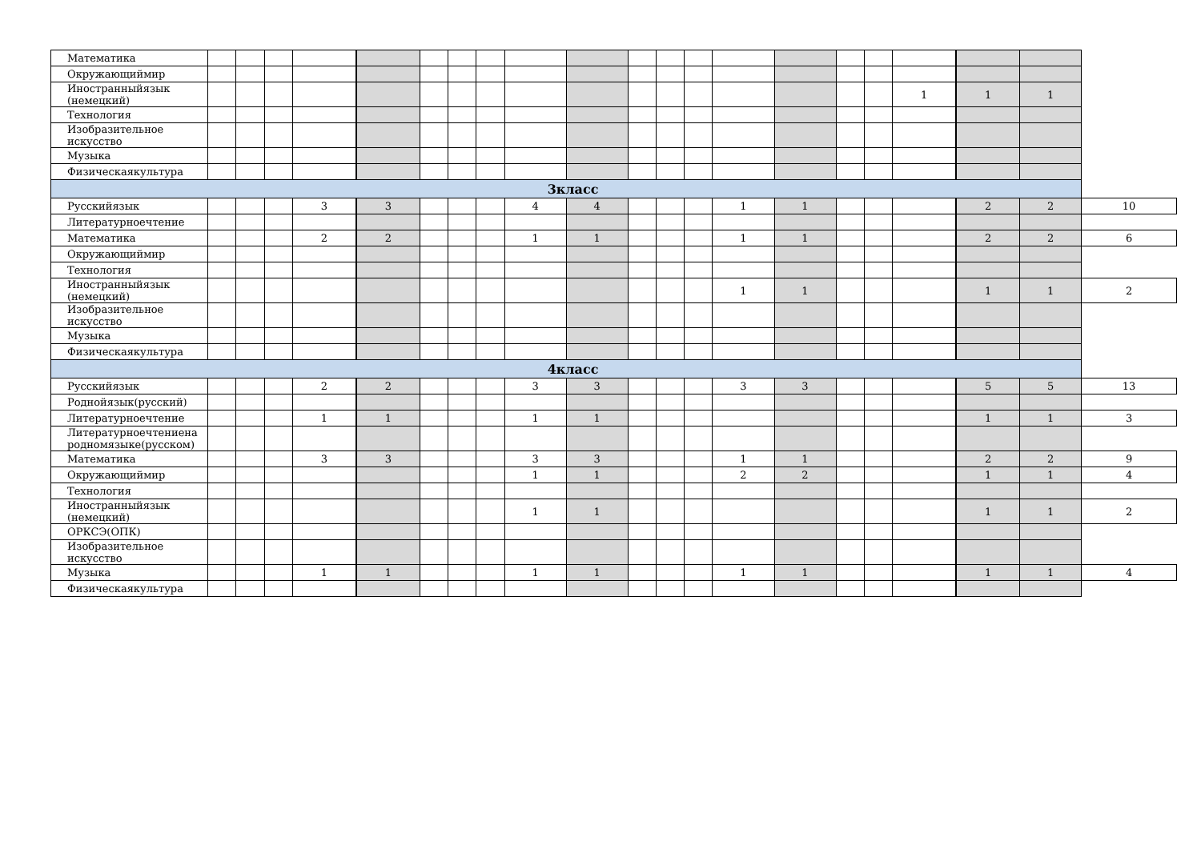| Математика | | | | | | | | | | | | | | | | | | | | | |
| Окружающиймир | | | | | | | | | | | | | | | | | | | | | |
| Иностранныйязык (немецкий) | | | | | | | | | | | | | | | | | | 1 | 1 | 1 | |
| Технология | | | | | | | | | | | | | | | | | | | | | |
| Изобразительное искусство | | | | | | | | | | | | | | | | | | | | | |
| Музыка | | | | | | | | | | | | | | | | | | | | | |
| Физическаякультура | | | | | | | | | | | | | | | | | | | | | |
| 3класс | | | | | | | | | | | | | | | | | | | | | |
| Русскийязык | | | | 3 | 3 | | | | 4 | 4 | | | | 1 | 1 | | | | 2 | 2 | 10 |
| Литературноечтение | | | | | | | | | | | | | | | | | | | | | |
| Математика | | | | 2 | 2 | | | | 1 | 1 | | | | 1 | 1 | | | | 2 | 2 | 6 |
| Окружающиймир | | | | | | | | | | | | | | | | | | | | | |
| Технология | | | | | | | | | | | | | | | | | | | | | |
| Иностранныйязык (немецкий) | | | | | | | | | | | | | | 1 | 1 | | | | 1 | 1 | 2 |
| Изобразительное искусство | | | | | | | | | | | | | | | | | | | | | |
| Музыка | | | | | | | | | | | | | | | | | | | | | |
| Физическаякультура | | | | | | | | | | | | | | | | | | | | | |
| 4класс | | | | | | | | | | | | | | | | | | | | | |
| Русскийязык | | | | 2 | 2 | | | | 3 | 3 | | | | 3 | 3 | | | | 5 | 5 | 13 |
| Роднойязык(русский) | | | | | | | | | | | | | | | | | | | | | |
| Литературноечтение | | | | 1 | 1 | | | | 1 | 1 | | | | | | | | | 1 | 1 | 3 |
| Литературноечтениена родномязыке(русском) | | | | | | | | | | | | | | | | | | | | | |
| Математика | | | | 3 | 3 | | | | 3 | 3 | | | | 1 | 1 | | | | 2 | 2 | 9 |
| Окружающиймир | | | | | | | | | 1 | 1 | | | | 2 | 2 | | | | 1 | 1 | 4 |
| Технология | | | | | | | | | | | | | | | | | | | | | |
| Иностранныйязык (немецкий) | | | | | | | | | 1 | 1 | | | | | | | | | 1 | 1 | 2 |
| ОРКСЭ(ОПК) | | | | | | | | | | | | | | | | | | | | | |
| Изобразительное искусство | | | | | | | | | | | | | | | | | | | | | |
| Музыка | | | | 1 | 1 | | | | 1 | 1 | | | | 1 | 1 | | | | 1 | 1 | 4 |
| Физическаякультура | | | | | | | | | | | | | | | | | | | | | |